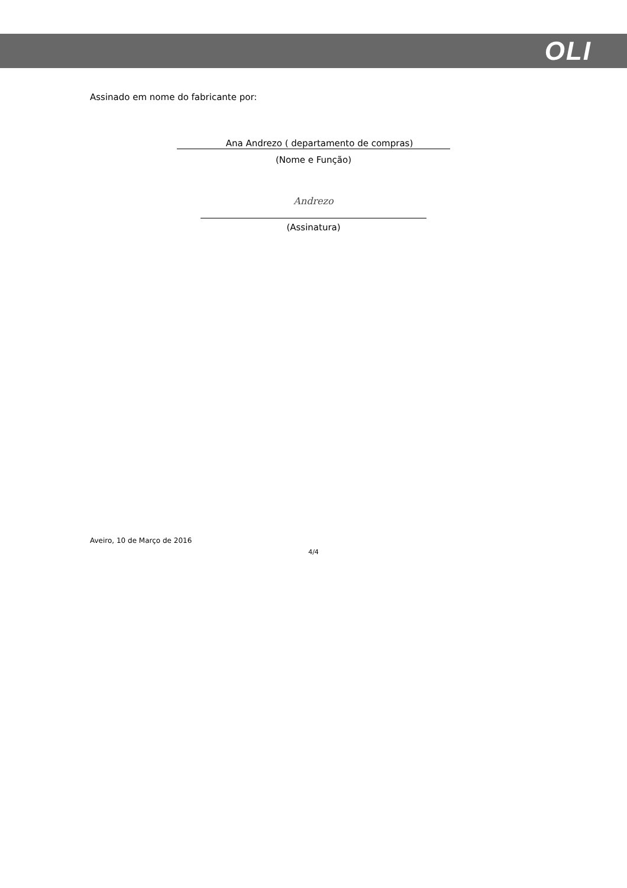OLI
Assinado em nome do fabricante por:
Ana Andrezo ( departamento de compras)
(Nome e Função)
Andrezo
(Assinatura)
Aveiro, 10 de Março de 2016
4/4